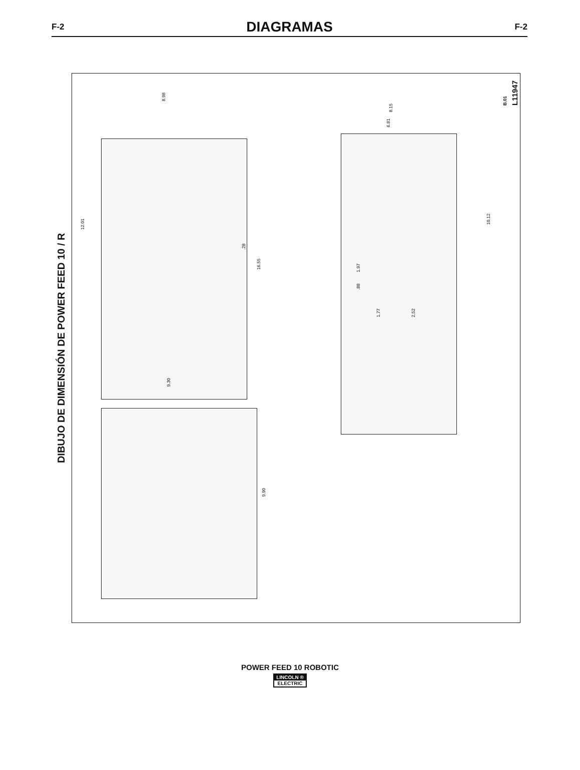F-2
DIAGRAMAS
F-2
DIBUJO DE DIMENSIÓN DE POWER FEED 10 / R
8.98
12.01
.28
16.55
8.15
6.81
10.12
1.97
.88
1.77
2.52
B.01 L11947
9.30
9.90
POWER FEED 10 ROBOTIC
LINCOLN ®
ELECTRIC